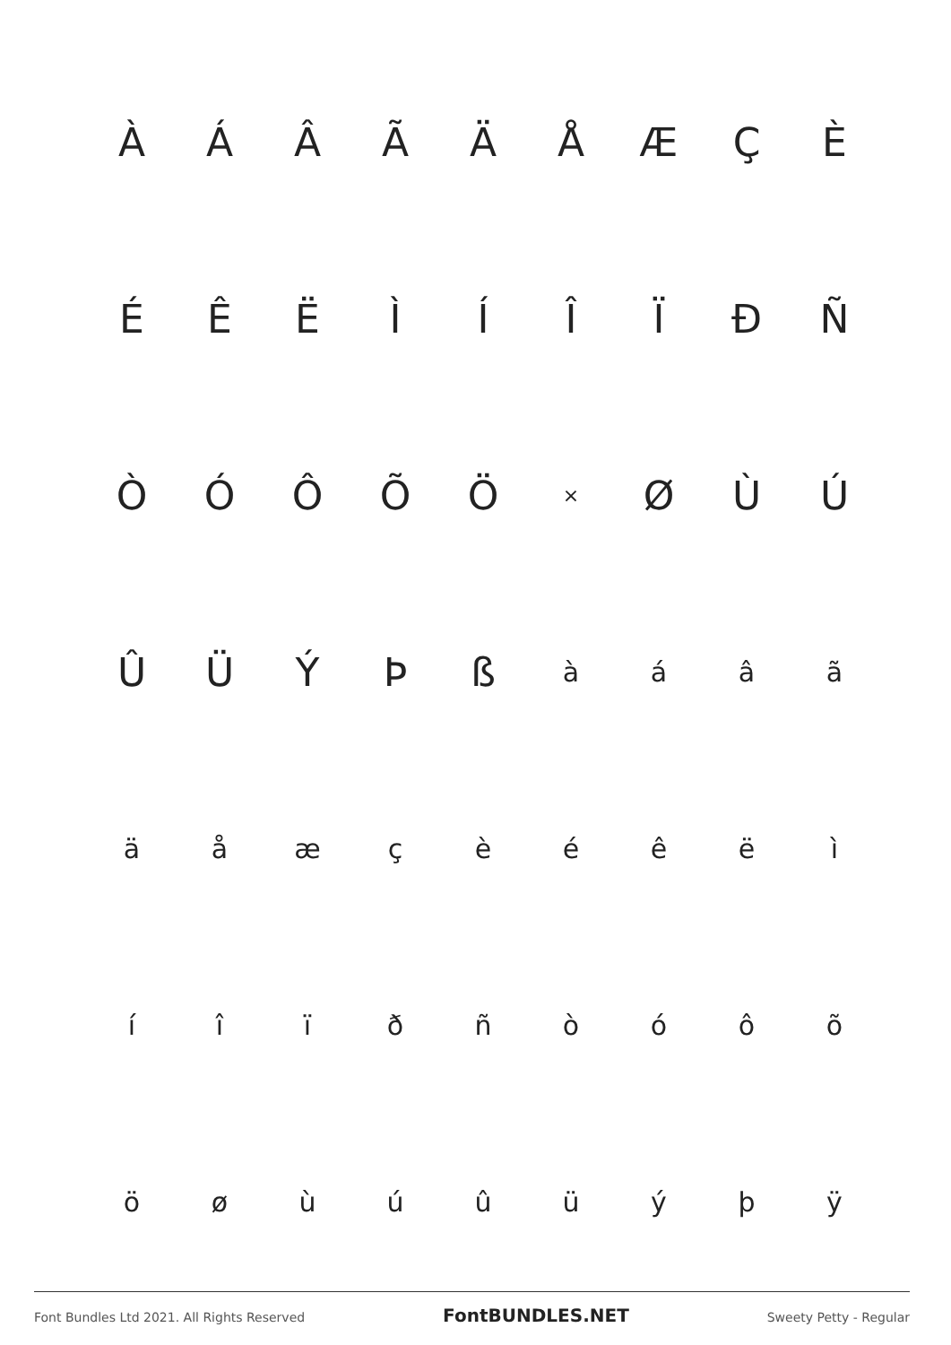| À | Á | Â | Ã | Ä | Å | Æ | Ç | È |
| É | Ê | Ë | Ì | Í | Î | Ï | Ð | Ñ |
| Ò | Ó | Ô | Õ | Ö | × | Ø | Ù | Ú |
| Û | Ü | Ý | Þ | ß | à | á | â | ã |
| ä | å | æ | ç | è | é | ê | ë | ì |
| í | î | ï | ð | ñ | ò | ó | ô | õ |
| ö | ø | ù | ú | û | ü | ý | þ | ÿ |
Font Bundles Ltd 2021. All Rights Reserved FontBUNDLES.NET Sweety Petty - Regular